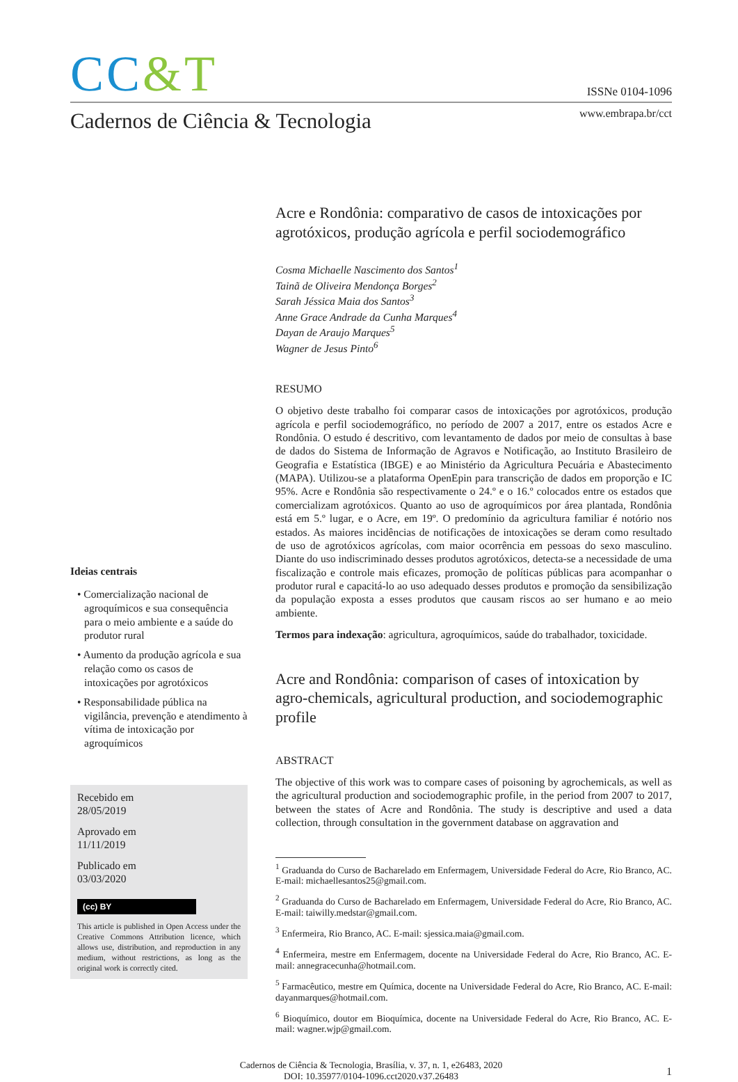CC&T
ISSNe 0104-1096
Cadernos de Ciência & Tecnologia
www.embrapa.br/cct
Ideias centrais
• Comercialização nacional de agroquímicos e sua consequência para o meio ambiente e a saúde do produtor rural
• Aumento da produção agrícola e sua relação como os casos de intoxicações por agrotóxicos
• Responsabilidade pública na vigilância, prevenção e atendimento à vítima de intoxicação por agroquímicos
Recebido em
28/05/2019
Aprovado em
11/11/2019
Publicado em
03/03/2020
(cc) BY
This article is published in Open Access under the Creative Commons Attribution licence, which allows use, distribution, and reproduction in any medium, without restrictions, as long as the original work is correctly cited.
Acre e Rondônia: comparativo de casos de intoxicações por agrotóxicos, produção agrícola e perfil sociodemográfico
Cosma Michaelle Nascimento dos Santos<sup>1</sup>
Tainã de Oliveira Mendonça Borges<sup>2</sup>
Sarah Jéssica Maia dos Santos<sup>3</sup>
Anne Grace Andrade da Cunha Marques<sup>4</sup>
Dayan de Araujo Marques<sup>5</sup>
Wagner de Jesus Pinto<sup>6</sup>
RESUMO
O objetivo deste trabalho foi comparar casos de intoxicações por agrotóxicos, produção agrícola e perfil sociodemográfico, no período de 2007 a 2017, entre os estados Acre e Rondônia. O estudo é descritivo, com levantamento de dados por meio de consultas à base de dados do Sistema de Informação de Agravos e Notificação, ao Instituto Brasileiro de Geografia e Estatística (IBGE) e ao Ministério da Agricultura Pecuária e Abastecimento (MAPA). Utilizou-se a plataforma OpenEpin para transcrição de dados em proporção e IC 95%. Acre e Rondônia são respectivamente o 24.º e o 16.º colocados entre os estados que comercializam agrotóxicos. Quanto ao uso de agroquímicos por área plantada, Rondônia está em 5.º lugar, e o Acre, em 19º. O predomínio da agricultura familiar é notório nos estados. As maiores incidências de notificações de intoxicações se deram como resultado de uso de agrotóxicos agrícolas, com maior ocorrência em pessoas do sexo masculino. Diante do uso indiscriminado desses produtos agrotóxicos, detecta-se a necessidade de uma fiscalização e controle mais eficazes, promoção de políticas públicas para acompanhar o produtor rural e capacitá-lo ao uso adequado desses produtos e promoção da sensibilização da população exposta a esses produtos que causam riscos ao ser humano e ao meio ambiente.
Termos para indexação: agricultura, agroquímicos, saúde do trabalhador, toxicidade.
Acre and Rondônia: comparison of cases of intoxication by agro-chemicals, agricultural production, and sociodemographic profile
ABSTRACT
The objective of this work was to compare cases of poisoning by agrochemicals, as well as the agricultural production and sociodemographic profile, in the period from 2007 to 2017, between the states of Acre and Rondônia. The study is descriptive and used a data collection, through consultation in the government database on aggravation and
<sup>1</sup> Graduanda do Curso de Bacharelado em Enfermagem, Universidade Federal do Acre, Rio Branco, AC. E-mail: michaellesantos25@gmail.com.
<sup>2</sup> Graduanda do Curso de Bacharelado em Enfermagem, Universidade Federal do Acre, Rio Branco, AC. E-mail: taiwilly.medstar@gmail.com.
<sup>3</sup> Enfermeira, Rio Branco, AC. E-mail: sjessica.maia@gmail.com.
<sup>4</sup> Enfermeira, mestre em Enfermagem, docente na Universidade Federal do Acre, Rio Branco, AC. E-mail: annegracecunha@hotmail.com.
<sup>5</sup> Farmacêutico, mestre em Química, docente na Universidade Federal do Acre, Rio Branco, AC. E-mail: dayanmarques@hotmail.com.
<sup>6</sup> Bioquímico, doutor em Bioquímica, docente na Universidade Federal do Acre, Rio Branco, AC. E-mail: wagner.wjp@gmail.com.
Cadernos de Ciência & Tecnologia, Brasília, v. 37, n. 1, e26483, 2020
DOI: 10.35977/0104-1096.cct2020.v37.26483
1